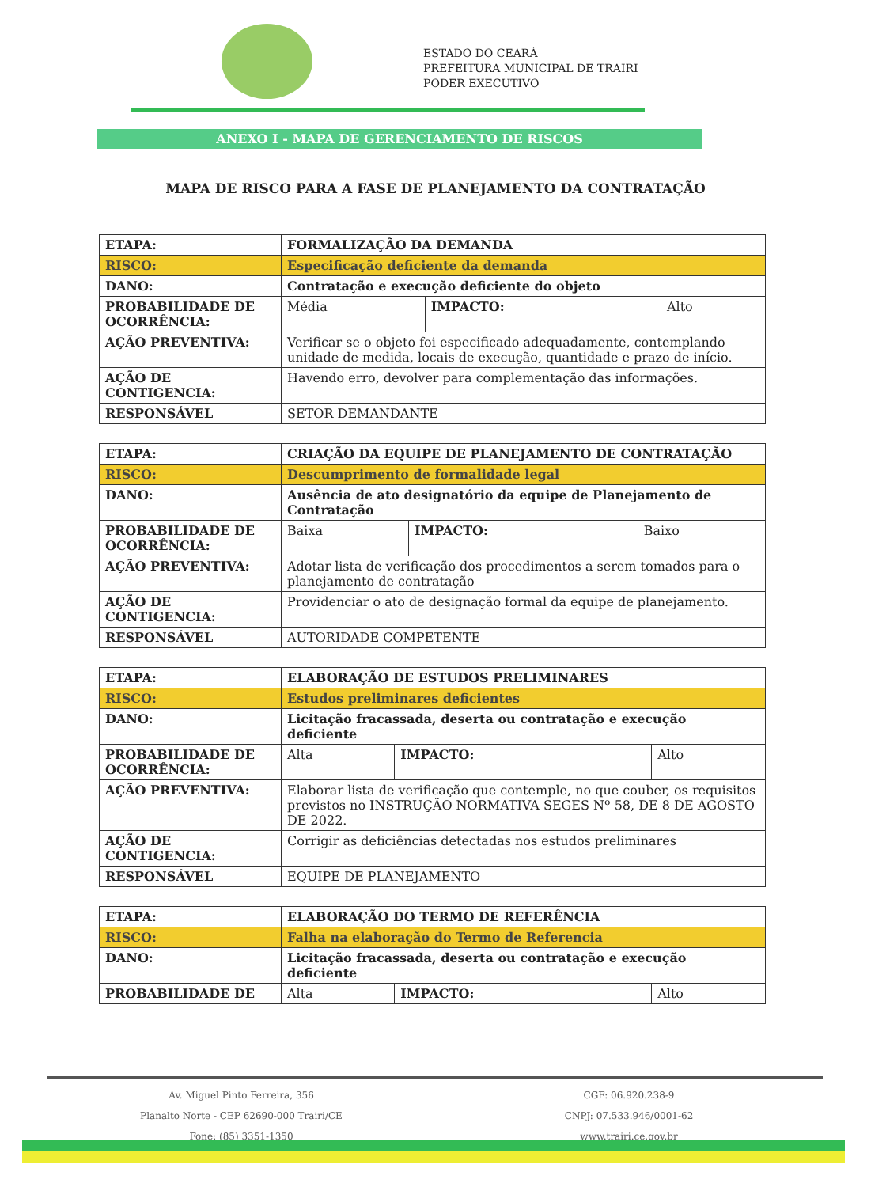ESTADO DO CEARÁ
PREFEITURA MUNICIPAL DE TRAIRI
PODER EXECUTIVO
ANEXO I - MAPA DE GERENCIAMENTO DE RISCOS
MAPA DE RISCO PARA A FASE DE PLANEJAMENTO DA CONTRATAÇÃO
| ETAPA: | FORMALIZAÇÃO DA DEMANDA | | |
| RISCO: | Especificação deficiente da demanda | | |
| DANO: | Contratação e execução deficiente do objeto | | |
| PROBABILIDADE DE OCORRÊNCIA: | Média | IMPACTO: | Alto |
| AÇÃO PREVENTIVA: | Verificar se o objeto foi especificado adequadamente, contemplando unidade de medida, locais de execução, quantidade e prazo de início. | | |
| AÇÃO DE CONTIGENCIA: | Havendo erro, devolver para complementação das informações. | | |
| RESPONSÁVEL | SETOR DEMANDANTE | | |
| ETAPA: | CRIAÇÃO DA EQUIPE DE PLANEJAMENTO DE CONTRATAÇÃO | | |
| RISCO: | Descumprimento de formalidade legal | | |
| DANO: | Ausência de ato designatório da equipe de Planejamento de Contratação | | |
| PROBABILIDADE DE OCORRÊNCIA: | Baixa | IMPACTO: | Baixo |
| AÇÃO PREVENTIVA: | Adotar lista de verificação dos procedimentos a serem tomados para o planejamento de contratação | | |
| AÇÃO DE CONTIGENCIA: | Providenciar o ato de designação formal da equipe de planejamento. | | |
| RESPONSÁVEL | AUTORIDADE COMPETENTE | | |
| ETAPA: | ELABORAÇÃO DE ESTUDOS PRELIMINARES | | |
| RISCO: | Estudos preliminares deficientes | | |
| DANO: | Licitação fracassada, deserta ou contratação e execução deficiente | | |
| PROBABILIDADE DE OCORRÊNCIA: | Alta | IMPACTO: | Alto |
| AÇÃO PREVENTIVA: | Elaborar lista de verificação que contemple, no que couber, os requisitos previstos no INSTRUÇÃO NORMATIVA SEGES Nº 58, DE 8 DE AGOSTO DE 2022. | | |
| AÇÃO DE CONTIGENCIA: | Corrigir as deficiências detectadas nos estudos preliminares | | |
| RESPONSÁVEL | EQUIPE DE PLANEJAMENTO | | |
| ETAPA: | ELABORAÇÃO DO TERMO DE REFERÊNCIA | | |
| RISCO: | Falha na elaboração do Termo de Referencia | | |
| DANO: | Licitação fracassada, deserta ou contratação e execução deficiente | | |
| PROBABILIDADE DE | Alta | IMPACTO: | Alto |
Av. Miguel Pinto Ferreira, 356
Planalto Norte - CEP 62690-000 Trairi/CE
Fone: (85) 3351-1350
CGF: 06.920.238-9
CNPJ: 07.533.946/0001-62
www.trairi.ce.gov.br